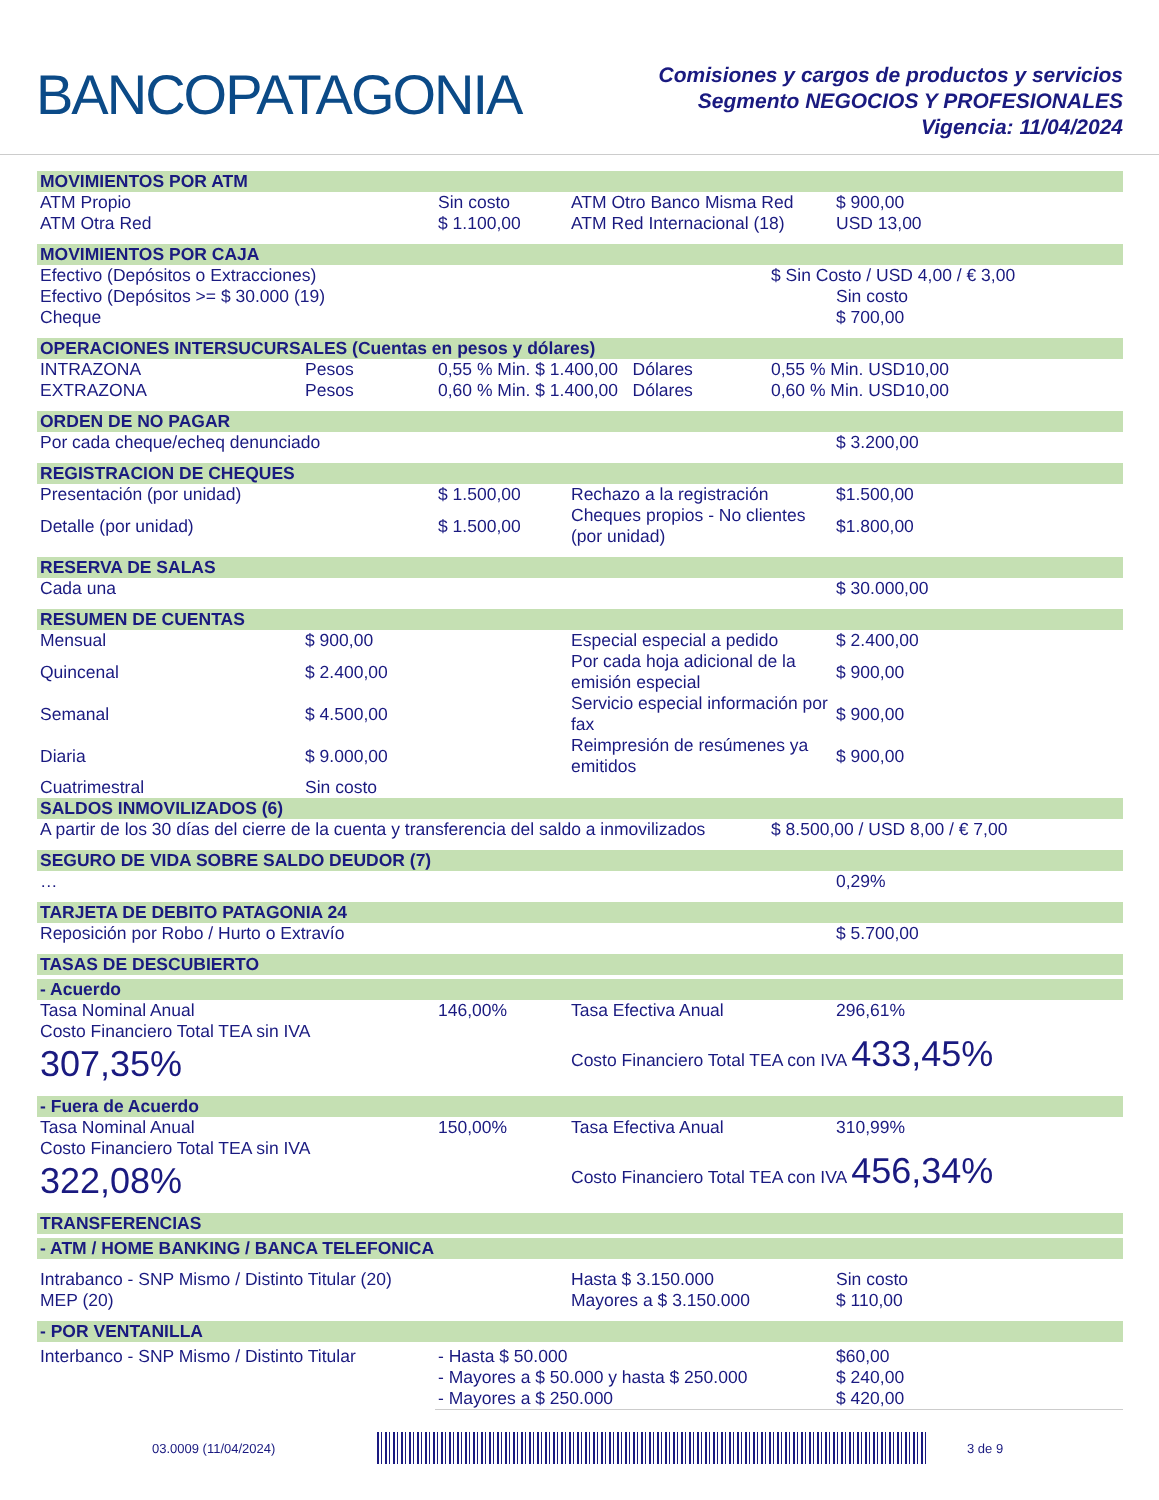BANCOPATAGONIA
Comisiones y cargos de productos y servicios
Segmento NEGOCIOS Y PROFESIONALES
Vigencia: 11/04/2024
| MOVIMIENTOS POR ATM | | | | | |
| --- | --- | --- | --- | --- | --- |
| ATM Propio | | Sin costo | ATM Otro Banco Misma Red | | $ 900,00 |
| ATM Otra Red | | $ 1.100,00 | ATM Red Internacional (18) | | USD 13,00 |
| MOVIMIENTOS POR CAJA | | | | | |
| Efectivo (Depósitos o Extracciones) | | | | $ Sin Costo / USD 4,00 / € 3,00 | |
| Efectivo (Depósitos >= $ 30.000 (19) | | | | | Sin costo |
| Cheque | | | | | $ 700,00 |
| OPERACIONES INTERSUCURSALES (Cuentas en pesos y dólares) | | | | | |
| INTRAZONA | Pesos | 0,55 % Min. $ 1.400,00 Dólares | | 0,55 % Min. USD10,00 | |
| EXTRAZONA | Pesos | 0,60 % Min. $ 1.400,00 Dólares | | 0,60 % Min. USD10,00 | |
| ORDEN DE NO PAGAR | | | | | |
| Por cada cheque/echeq denunciado | | | | | $ 3.200,00 |
| REGISTRACION DE CHEQUES | | | | | |
| Presentación (por unidad) | | $ 1.500,00 | Rechazo a la registración | | $1.500,00 |
| Detalle (por unidad) | | $ 1.500,00 | Cheques propios - No clientes (por unidad) | | $1.800,00 |
| RESERVA DE SALAS | | | | | |
| Cada una | | | | | $ 30.000,00 |
| RESUMEN DE CUENTAS | | | | | |
| Mensual | $ 900,00 | | Especial especial a pedido | | $ 2.400,00 |
| Quincenal | $ 2.400,00 | | Por cada hoja adicional de la emisión especial | | $ 900,00 |
| Semanal | $ 4.500,00 | | Servicio especial información por fax | | $ 900,00 |
| Diaria | $ 9.000,00 | | Reimpresión de resúmenes ya emitidos | | $ 900,00 |
| Cuatrimestral | Sin costo | | | | |
| SALDOS INMOVILIZADOS (6) | | | | | |
| A partir de los 30 días del cierre de la cuenta y transferencia del saldo a inmovilizados | | | | $ 8.500,00 / USD 8,00 / € 7,00 | |
| SEGURO DE VIDA SOBRE SALDO DEUDOR (7) | | | | | |
| … | | | | | 0,29% |
| TARJETA DE DEBITO PATAGONIA 24 | | | | | |
| Reposición por Robo / Hurto o Extravío | | | | | $ 5.700,00 |
| TASAS DE DESCUBIERTO | | | | | |
| - Acuerdo | | | | | |
| Tasa Nominal Anual | | 146,00% | Tasa Efectiva Anual | | 296,61% |
| Costo Financiero Total TEA sin IVA 307,35% | | | Costo Financiero Total TEA con IVA 433,45% | | |
| - Fuera de Acuerdo | | | | | |
| Tasa Nominal Anual | | 150,00% | Tasa Efectiva Anual | | 310,99% |
| Costo Financiero Total TEA sin IVA 322,08% | | | Costo Financiero Total TEA con IVA 456,34% | | |
| TRANSFERENCIAS | | | | | |
| - ATM / HOME BANKING / BANCA TELEFONICA | | | | | |
| Intrabanco - SNP Mismo / Distinto Titular (20) | | | Hasta $ 3.150.000 | | Sin costo |
| MEP (20) | | | Mayores a $ 3.150.000 | | $ 110,00 |
| - POR VENTANILLA | | | | | |
| Interbanco - SNP Mismo / Distinto Titular | | - Hasta $ 50.000 | | | $60,00 |
| | | - Mayores a $ 50.000 y hasta $ 250.000 | | | $ 240,00 |
| | | - Mayores a $ 250.000 | | | $ 420,00 |
03.0009 (11/04/2024) 3 de 9